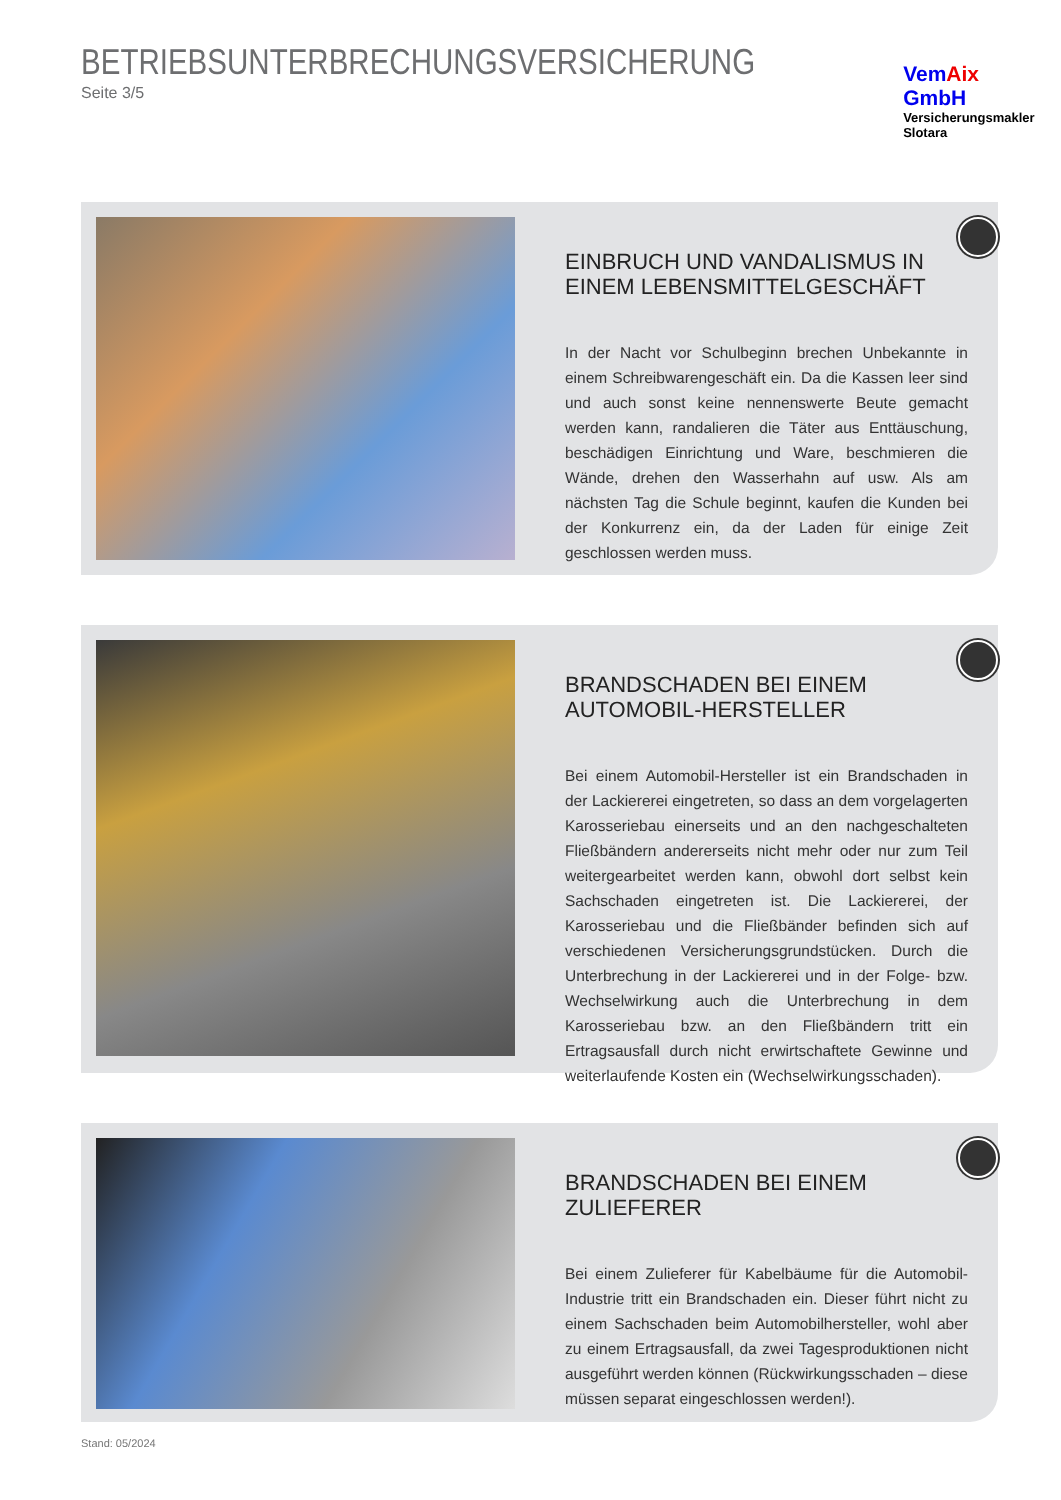BETRIEBSUNTERBRECHUNGSVERSICHERUNG
Seite 3/5
VemAix GmbH
Versicherungsmakler Slotara
EINBRUCH UND VANDALISMUS IN EINEM LEBENSMITTELGESCHÄFT
In der Nacht vor Schulbeginn brechen Unbekannte in einem Schreibwarengeschäft ein. Da die Kassen leer sind und auch sonst keine nennenswerte Beute gemacht werden kann, randa­lieren die Täter aus Enttäuschung, beschädigen Einrichtung und Ware, beschmieren die Wände, drehen den Wasserhahn auf usw. Als am nächsten Tag die Schule beginnt, kaufen die Kunden bei der Konkurrenz ein, da der Laden für einige Zeit geschlossen werden muss.
BRANDSCHADEN BEI EINEM AUTOMOBIL-HERSTELLER
Bei einem Automobil-Hersteller ist ein Brandschaden in der Lackiererei eingetreten, so dass an dem vorgelagerten Karos­seriebau einerseits und an den nachgeschalteten Fließbändern andererseits nicht mehr oder nur zum Teil weitergearbeitet wer­den kann, obwohl dort selbst kein Sachschaden eingetreten ist. Die Lackiererei, der Karosseriebau und die Fließbänder befinden sich auf verschiedenen Versicherungsgrundstücken. Durch die Unterbrechung in der Lackiererei und in der Folge- bzw. Wech­selwirkung auch die Unterbrechung in dem Karosseriebau bzw. an den Fließbändern tritt ein Ertragsausfall durch nicht erwirt­schaftete Gewinne und weiterlaufende Kosten ein (Wechselwir­kungsschaden).
BRANDSCHADEN BEI EINEM ZULIEFERER
Bei einem Zulieferer für Kabelbäume für die Automobil-Industrie tritt ein Brandschaden ein. Dieser führt nicht zu einem Sachscha­den beim Automobilhersteller, wohl aber zu einem Ertragsaus­fall, da zwei Tagesproduktionen nicht ausgeführt werden können (Rückwirkungsschaden – diese müssen separat eingeschlossen werden!).
Stand: 05/2024